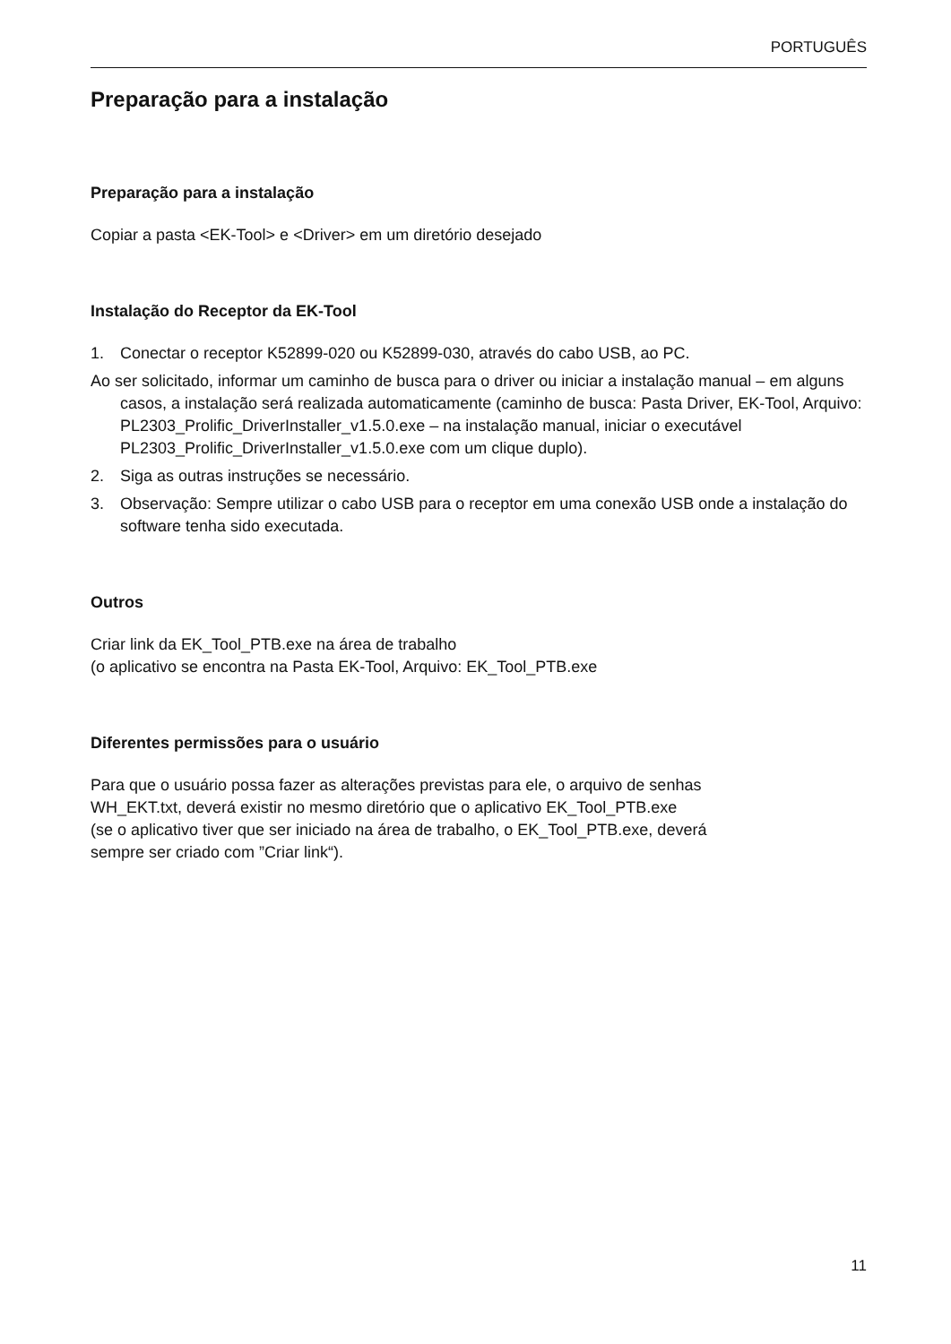PORTUGUÊS
Preparação para a instalação
Preparação para a instalação
Copiar a pasta <EK-Tool> e <Driver> em um diretório desejado
Instalação do Receptor da EK-Tool
1. Conectar o receptor K52899-020 ou K52899-030, através do cabo USB, ao PC.
Ao ser solicitado, informar um caminho de busca para o driver ou iniciar a instalação manual – em alguns casos, a instalação será realizada automaticamente (caminho de busca: Pasta Driver, EK-Tool, Arquivo: PL2303_Prolific_DriverInstaller_v1.5.0.exe – na instalação manual, iniciar o executável PL2303_Prolific_DriverInstaller_v1.5.0.exe com um clique duplo).
2. Siga as outras instruções se necessário.
3. Observação: Sempre utilizar o cabo USB para o receptor em uma conexão USB onde a instalação do software tenha sido executada.
Outros
Criar link da EK_Tool_PTB.exe na área de trabalho
(o aplicativo se encontra na Pasta EK-Tool, Arquivo: EK_Tool_PTB.exe
Diferentes permissões para o usuário
Para que o usuário possa fazer as alterações previstas para ele, o arquivo de senhas
WH_EKT.txt, deverá existir no mesmo diretório que o aplicativo EK_Tool_PTB.exe
(se o aplicativo tiver que ser iniciado na área de trabalho, o EK_Tool_PTB.exe, deverá
sempre ser criado com ”Criar link“).
11